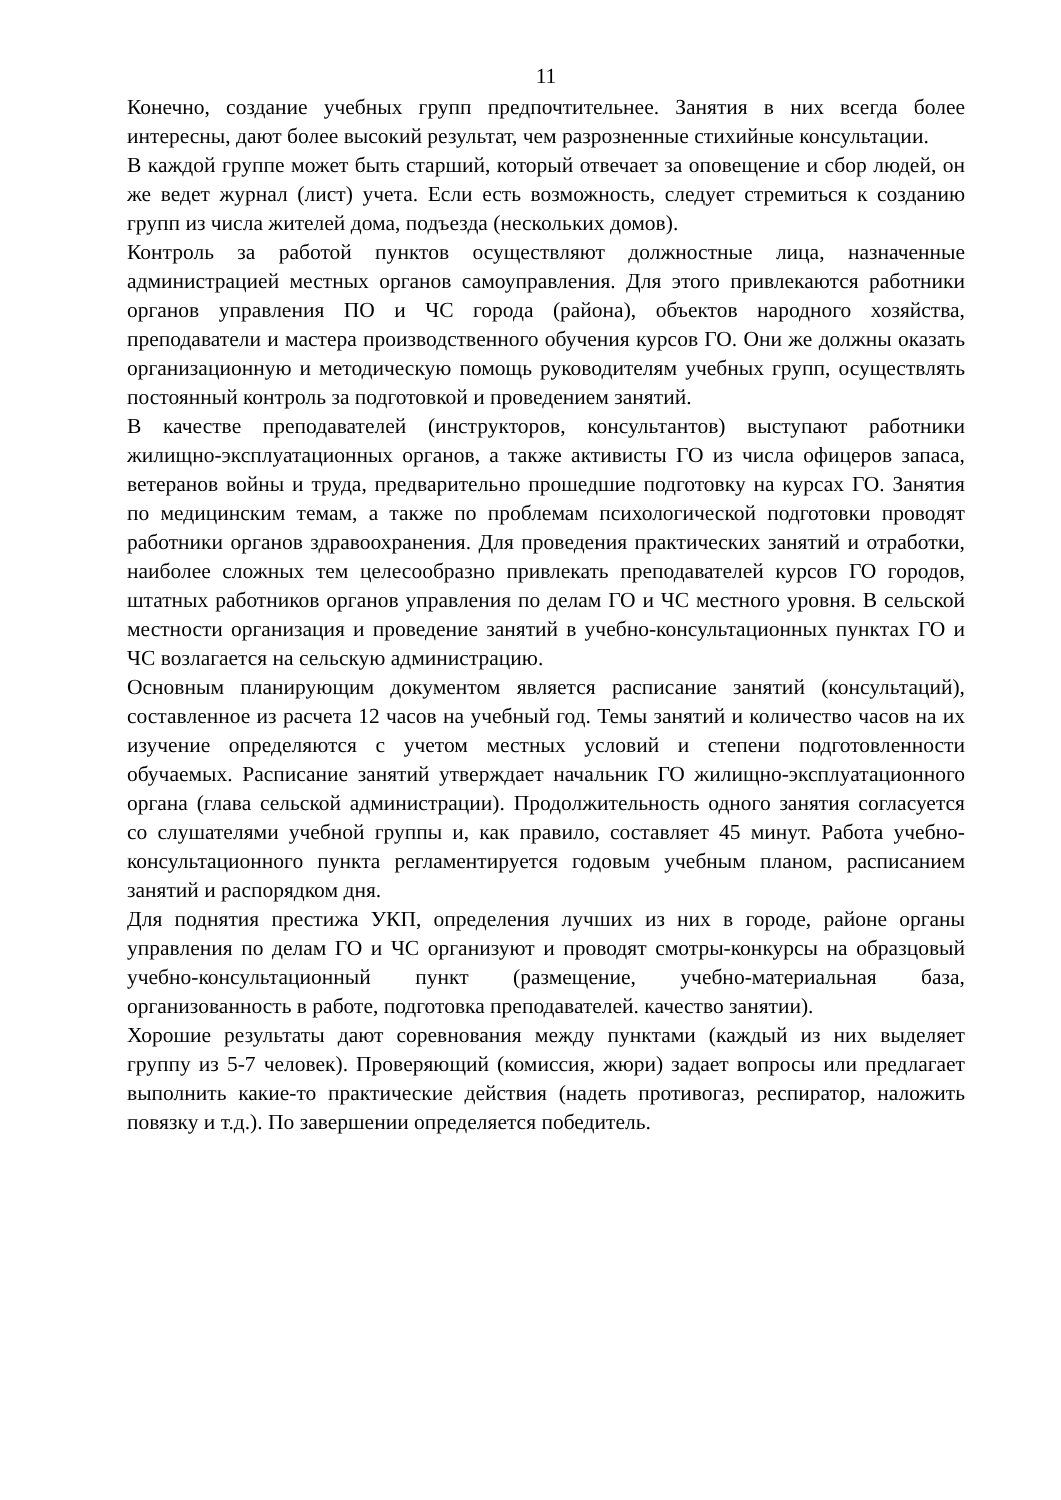11
Конечно, создание учебных групп предпочтительнее. Занятия в них всегда более интересны, дают более высокий результат, чем разрозненные стихийные консультации.
В каждой группе может быть старший, который отвечает за оповещение и сбор людей, он же ведет журнал (лист) учета. Если есть возможность, следует стремиться к созданию групп из числа жителей дома, подъезда (нескольких домов).
Контроль за работой пунктов осуществляют должностные лица, назначенные администрацией местных органов самоуправления. Для этого привлекаются работники органов управления ПО и ЧС города (района), объектов народного хозяйства, преподаватели и мастера производственного обучения курсов ГО. Они же должны оказать организационную и методическую помощь руководителям учебных групп, осуществлять постоянный контроль за подготовкой и проведением занятий.
В качестве преподавателей (инструкторов, консультантов) выступают работники жилищно-эксплуатационных органов, а также активисты ГО из числа офицеров запаса, ветеранов войны и труда, предварительно прошедшие подготовку на курсах ГО. Занятия по медицинским темам, а также по проблемам психологической подготовки проводят работники органов здравоохранения. Для проведения практических занятий и отработки, наиболее сложных тем целесообразно привлекать преподавателей курсов ГО городов, штатных работников органов управления по делам ГО и ЧС местного уровня. В сельской местности организация и проведение занятий в учебно-консультационных пунктах ГО и ЧС возлагается на сельскую администрацию.
Основным планирующим документом является расписание занятий (консультаций), составленное из расчета 12 часов на учебный год. Темы занятий и количество часов на их изучение определяются с учетом местных условий и степени подготовленности обучаемых. Расписание занятий утверждает начальник ГО жилищно-эксплуатационного органа (глава сельской администрации). Продолжительность одного занятия согласуется со слушателями учебной группы и, как правило, составляет 45 минут. Работа учебно-консультационного пункта регламентируется годовым учебным планом, расписанием занятий и распорядком дня.
Для поднятия престижа УКП, определения лучших из них в городе, районе органы управления по делам ГО и ЧС организуют и проводят смотры-конкурсы на образцовый учебно-консультационный пункт (размещение, учебно-материальная база, организованность в работе, подготовка преподавателей. качество занятии).
Хорошие результаты дают соревнования между пунктами (каждый из них выделяет группу из 5-7 человек). Проверяющий (комиссия, жюри) задает вопросы или предлагает выполнить какие-то практические действия (надеть противогаз, респиратор, наложить повязку и т.д.). По завершении определяется победитель.